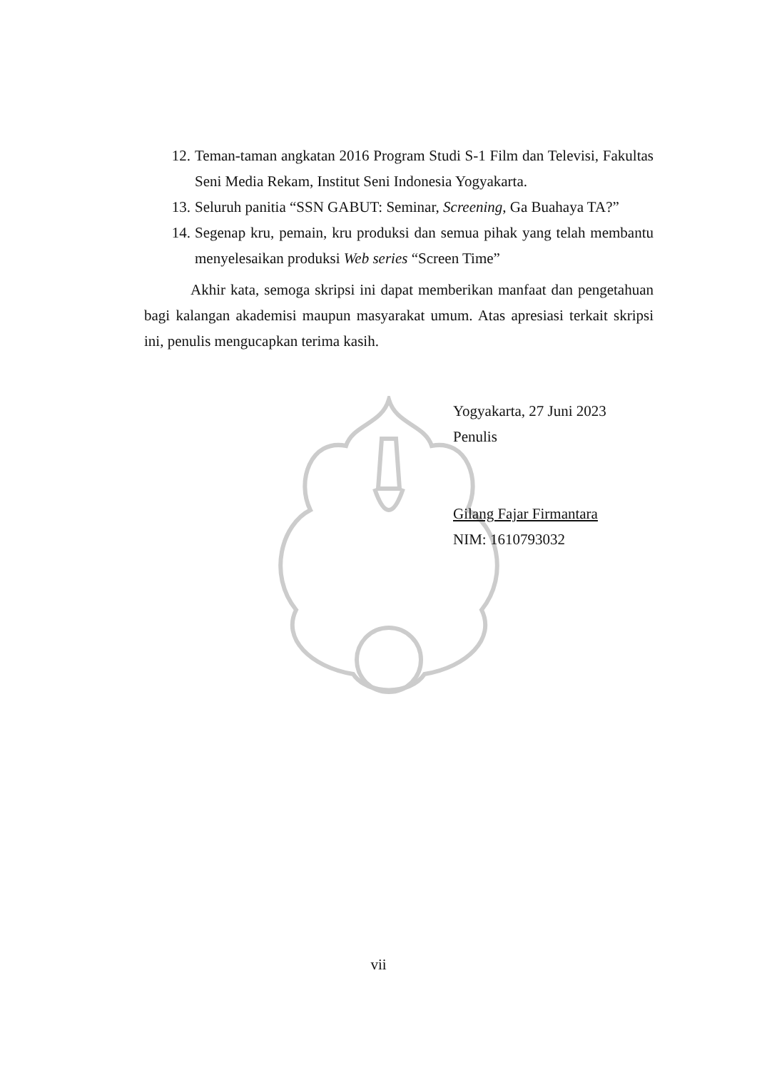12. Teman-taman angkatan 2016 Program Studi S-1 Film dan Televisi, Fakultas Seni Media Rekam, Institut Seni Indonesia Yogyakarta.
13. Seluruh panitia “SSN GABUT: Seminar, Screening, Ga Buahaya TA?”
14. Segenap kru, pemain, kru produksi dan semua pihak yang telah membantu menyelesaikan produksi Web series “Screen Time”
Akhir kata, semoga skripsi ini dapat memberikan manfaat dan pengetahuan bagi kalangan akademisi maupun masyarakat umum. Atas apresiasi terkait skripsi ini, penulis mengucapkan terima kasih.
Yogyakarta, 27 Juni 2023
Penulis
Gilang Fajar Firmantara
NIM: 1610793032
vii